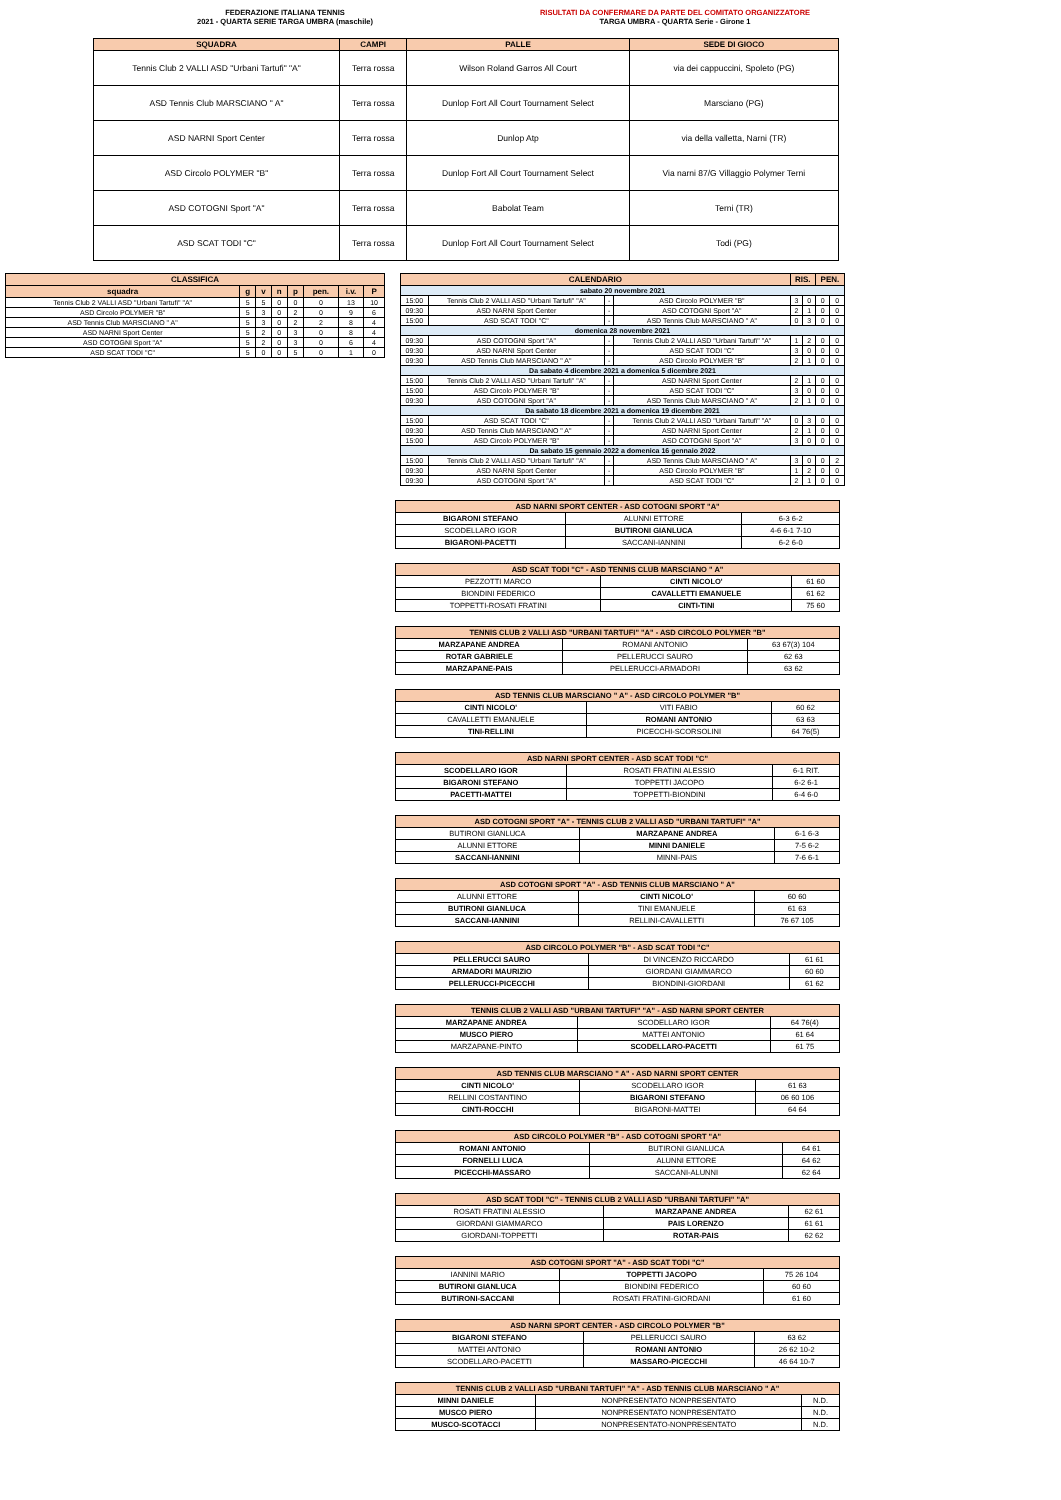FEDERAZIONE ITALIANA TENNIS
2021 - QUARTA SERIE TARGA UMBRA (maschile)
RISULTATI DA CONFERMARE DA PARTE DEL COMITATO ORGANIZZATORE
TARGA UMBRA - QUARTA Serie - Girone 1
| SQUADRA | CAMPI | PALLE | SEDE DI GIOCO |
| --- | --- | --- | --- |
| Tennis Club 2 VALLI ASD "Urbani Tartufi" "A" | Terra rossa | Wilson Roland Garros All Court | via dei cappuccini, Spoleto (PG) |
| ASD Tennis Club MARSCIANO " A" | Terra rossa | Dunlop Fort All Court Tournament Select | Marsciano (PG) |
| ASD NARNI Sport Center | Terra rossa | Dunlop Atp | via della valletta, Narni (TR) |
| ASD Circolo POLYMER "B" | Terra rossa | Dunlop Fort All Court Tournament Select | Via narni 87/G Villaggio Polymer Terni |
| ASD COTOGNI Sport "A" | Terra rossa | Babolat Team | Terni (TR) |
| ASD SCAT TODI "C" | Terra rossa | Dunlop Fort All Court Tournament Select | Todi (PG) |
| CLASSIFICA | | | | | | | |
| --- | --- | --- | --- | --- | --- | --- | --- |
| squadra | g | v | n | p | pen. | i.v. | P |
| Tennis Club 2 VALLI ASD "Urbani Tartufi" "A" | 5 | 5 | 0 | 0 | 0 | 13 | 10 |
| ASD Circolo POLYMER "B" | 5 | 3 | 0 | 2 | 0 | 9 | 6 |
| ASD Tennis Club MARSCIANO " A" | 5 | 3 | 0 | 2 | 2 | 8 | 4 |
| ASD NARNI Sport Center | 5 | 2 | 0 | 3 | 0 | 8 | 4 |
| ASD COTOGNI Sport "A" | 5 | 2 | 0 | 3 | 0 | 6 | 4 |
| ASD SCAT TODI "C" | 5 | 0 | 0 | 5 | 0 | 1 | 0 |
| CALENDARIO | | | | RIS. | | PEN. | |
| --- | --- | --- | --- | --- | --- | --- | --- |
| sabato 20 novembre 2021 | | | | | | | |
| 15:00 | Tennis Club 2 VALLI ASD "Urbani Tartufi" "A" | - | ASD Circolo POLYMER "B" | 3 | 0 | 0 | 0 |
| 09:30 | ASD NARNI Sport Center | - | ASD COTOGNI Sport "A" | 2 | 1 | 0 | 0 |
| 15:00 | ASD SCAT TODI "C" | - | ASD Tennis Club MARSCIANO " A" | 0 | 3 | 0 | 0 |
| domenica 28 novembre 2021 | | | | | | | |
| 09:30 | ASD COTOGNI Sport "A" | - | Tennis Club 2 VALLI ASD "Urbani Tartufi" "A" | 1 | 2 | 0 | 0 |
| 09:30 | ASD NARNI Sport Center | - | ASD SCAT TODI "C" | 3 | 0 | 0 | 0 |
| 09:30 | ASD Tennis Club MARSCIANO " A" | - | ASD Circolo POLYMER "B" | 2 | 1 | 0 | 0 |
| Da sabato 4 dicembre 2021 a domenica 5 dicembre 2021 | | | | | | | |
| 15:00 | Tennis Club 2 VALLI ASD "Urbani Tartufi" "A" | - | ASD NARNI Sport Center | 2 | 1 | 0 | 0 |
| 15:00 | ASD Circolo POLYMER "B" | - | ASD SCAT TODI "C" | 3 | 0 | 0 | 0 |
| 09:30 | ASD COTOGNI Sport "A" | - | ASD Tennis Club MARSCIANO " A" | 2 | 1 | 0 | 0 |
| Da sabato 18 dicembre 2021 a domenica 19 dicembre 2021 | | | | | | | |
| 15:00 | ASD SCAT TODI "C" | - | Tennis Club 2 VALLI ASD "Urbani Tartufi" "A" | 0 | 3 | 0 | 0 |
| 09:30 | ASD Tennis Club MARSCIANO " A" | - | ASD NARNI Sport Center | 2 | 1 | 0 | 0 |
| 15:00 | ASD Circolo POLYMER "B" | - | ASD COTOGNI Sport "A" | 3 | 0 | 0 | 0 |
| Da sabato 15 gennaio 2022 a domenica 16 gennaio 2022 | | | | | | | |
| 15:00 | Tennis Club 2 VALLI ASD "Urbani Tartufi" "A" | - | ASD Tennis Club MARSCIANO " A" | 3 | 0 | 0 | 2 |
| 09:30 | ASD NARNI Sport Center | - | ASD Circolo POLYMER "B" | 1 | 2 | 0 | 0 |
| 09:30 | ASD COTOGNI Sport "A" | - | ASD SCAT TODI "C" | 2 | 1 | 0 | 0 |
| ASD NARNI SPORT CENTER - ASD COTOGNI SPORT "A" | | |
| --- | --- | --- |
| BIGARONI STEFANO | ALUNNI ETTORE | 6-3 6-2 |
| SCODELLARO IGOR | BUTIRONI GIANLUCA | 4-6 6-1 7-10 |
| BIGARONI-PACETTI | SACCANI-IANNINI | 6-2 6-0 |
| ASD SCAT TODI "C" - ASD TENNIS CLUB MARSCIANO " A" | | |
| --- | --- | --- |
| PEZZOTTI MARCO | CINTI NICOLO' | 61 60 |
| BIONDINI FEDERICO | CAVALLETTI EMANUELE | 61 62 |
| TOPPETTI-ROSATI FRATINI | CINTI-TINI | 75 60 |
| TENNIS CLUB 2 VALLI ASD "URBANI TARTUFI" "A" - ASD CIRCOLO POLYMER "B" | | |
| --- | --- | --- |
| MARZAPANE ANDREA | ROMANI ANTONIO | 63 67(3) 104 |
| ROTAR GABRIELE | PELLERUCCI SAURO | 62 63 |
| MARZAPANE-PAIS | PELLERUCCI-ARMADORI | 63 62 |
| ASD TENNIS CLUB MARSCIANO " A" - ASD CIRCOLO POLYMER "B" | | |
| --- | --- | --- |
| CINTI NICOLO' | VITI FABIO | 60 62 |
| CAVALLETTI EMANUELE | ROMANI ANTONIO | 63 63 |
| TINI-RELLINI | PICECCHI-SCORSOLINI | 64 76(5) |
| ASD NARNI SPORT CENTER - ASD SCAT TODI "C" | | |
| --- | --- | --- |
| SCODELLARO IGOR | ROSATI FRATINI ALESSIO | 6-1 RIT. |
| BIGARONI STEFANO | TOPPETTI JACOPO | 6-2 6-1 |
| PACETTI-MATTEI | TOPPETTI-BIONDINI | 6-4 6-0 |
| ASD COTOGNI SPORT "A" - TENNIS CLUB 2 VALLI ASD "URBANI TARTUFI" "A" | | |
| --- | --- | --- |
| BUTIRONI GIANLUCA | MARZAPANE ANDREA | 6-1 6-3 |
| ALUNNI ETTORE | MINNI DANIELE | 7-5 6-2 |
| SACCANI-IANNINI | MINNI-PAIS | 7-6 6-1 |
| ASD COTOGNI SPORT "A" - ASD TENNIS CLUB MARSCIANO " A" | | |
| --- | --- | --- |
| ALUNNI ETTORE | CINTI NICOLO' | 60 60 |
| BUTIRONI GIANLUCA | TINI EMANUELE | 61 63 |
| SACCANI-IANNINI | RELLINI-CAVALLETTI | 76 67 105 |
| ASD CIRCOLO POLYMER "B" - ASD SCAT TODI "C" | | |
| --- | --- | --- |
| PELLERUCCI SAURO | DI VINCENZO RICCARDO | 61 61 |
| ARMADORI MAURIZIO | GIORDANI GIAMMARCO | 60 60 |
| PELLERUCCI-PICECCHI | BIONDINI-GIORDANI | 61 62 |
| TENNIS CLUB 2 VALLI ASD "URBANI TARTUFI" "A" - ASD NARNI SPORT CENTER | | |
| --- | --- | --- |
| MARZAPANE ANDREA | SCODELLARO IGOR | 64 76(4) |
| MUSCO PIERO | MATTEI ANTONIO | 61 64 |
| MARZAPANE-PINTO | SCODELLARO-PACETTI | 61 75 |
| ASD TENNIS CLUB MARSCIANO " A" - ASD NARNI SPORT CENTER | | |
| --- | --- | --- |
| CINTI NICOLO' | SCODELLARO IGOR | 61 63 |
| RELLINI COSTANTINO | BIGARONI STEFANO | 06 60 106 |
| CINTI-ROCCHI | BIGARONI-MATTEI | 64 64 |
| ASD CIRCOLO POLYMER "B" - ASD COTOGNI SPORT "A" | | |
| --- | --- | --- |
| ROMANI ANTONIO | BUTIRONI GIANLUCA | 64 61 |
| FORNELLI LUCA | ALUNNI ETTORE | 64 62 |
| PICECCHI-MASSARO | SACCANI-ALUNNI | 62 64 |
| ASD SCAT TODI "C" - TENNIS CLUB 2 VALLI ASD "URBANI TARTUFI" "A" | | |
| --- | --- | --- |
| ROSATI FRATINI ALESSIO | MARZAPANE ANDREA | 62 61 |
| GIORDANI GIAMMARCO | PAIS LORENZO | 61 61 |
| GIORDANI-TOPPETTI | ROTAR-PAIS | 62 62 |
| ASD COTOGNI SPORT "A" - ASD SCAT TODI "C" | | |
| --- | --- | --- |
| IANNINI MARIO | TOPPETTI JACOPO | 75 26 104 |
| BUTIRONI GIANLUCA | BIONDINI FEDERICO | 60 60 |
| BUTIRONI-SACCANI | ROSATI FRATINI-GIORDANI | 61 60 |
| ASD NARNI SPORT CENTER - ASD CIRCOLO POLYMER "B" | | |
| --- | --- | --- |
| BIGARONI STEFANO | PELLERUCCI SAURO | 63 62 |
| MATTEI ANTONIO | ROMANI ANTONIO | 26 62 10-2 |
| SCODELLARO-PACETTI | MASSARO-PICECCHI | 46 64 10-7 |
| TENNIS CLUB 2 VALLI ASD "URBANI TARTUFI" "A" - ASD TENNIS CLUB MARSCIANO " A" | | |
| --- | --- | --- |
| MINNI DANIELE | NONPRESENTATO NONPRESENTATO | N.D. |
| MUSCO PIERO | NONPRESENTATO NONPRESENTATO | N.D. |
| MUSCO-SCOTACCI | NONPRESENTATO-NONPRESENTATO | N.D. |